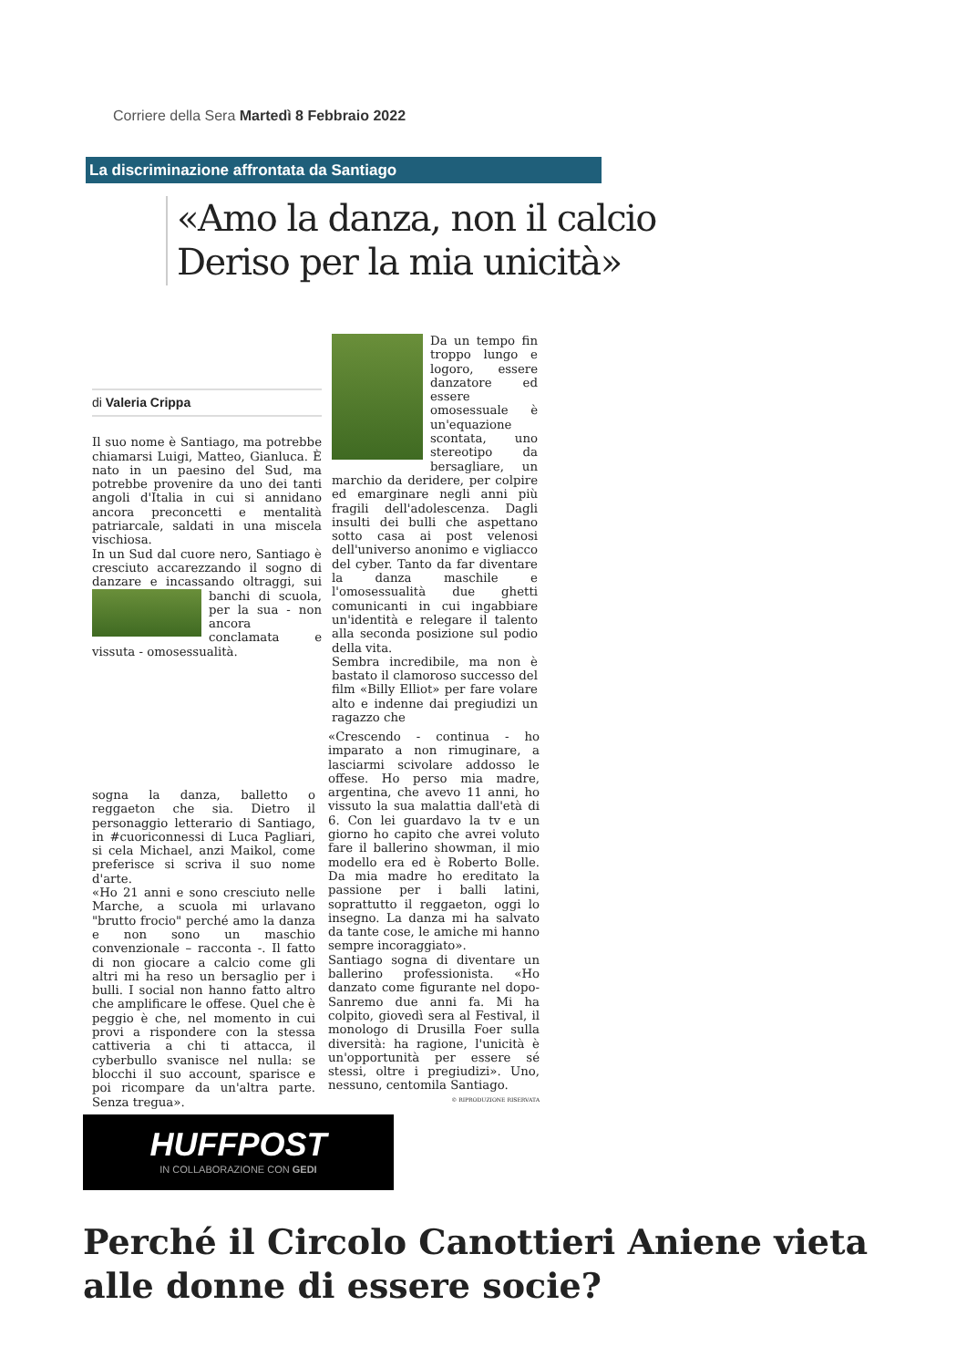Corriere della Sera Martedì 8 Febbraio 2022
La discriminazione affrontata da Santiago
«Amo la danza, non il calcio
Deriso per la mia unicità»
di Valeria Crippa
Il suo nome è Santiago, ma potrebbe chiamarsi Luigi, Matteo, Gianluca. È nato in un paesino del Sud, ma potrebbe provenire da uno dei tanti angoli d'Italia in cui si annidano ancora preconcetti e mentalità patriarcale, saldati in una miscela vischiosa.
In un Sud dal cuore nero, Santiago è cresciuto accarezzando il sogno di danzare e incassando oltraggi, sui banchi di scuola, per la sua - non ancora conclamata e vissuta - omosessualità.
Da un tempo fin troppo lungo e logoro, essere danzatore ed essere omosessuale è un'equazione scontata, uno stereotipo da bersagliare, un marchio da deridere, per colpire ed emarginare negli anni più fragili dell'adolescenza. Dagli insulti dei bulli che aspettano sotto casa ai post velenosi dell'universo anonimo e vigliacco del cyber. Tanto da far diventare la danza maschile e l'omosessualità due ghetti comunicanti in cui ingabbiare un'identità e relegare il talento alla seconda posizione sul podio della vita.
Sembra incredibile, ma non è bastato il clamoroso successo del film «Billy Elliot» per fare volare alto e indenne dai pregiudizi un ragazzo che
sogna la danza, balletto o reggaeton che sia. Dietro il personaggio letterario di Santiago, in #cuoriconnessi di Luca Pagliari, si cela Michael, anzi Maikol, come preferisce si scriva il suo nome d'arte.
«Ho 21 anni e sono cresciuto nelle Marche, a scuola mi urlavano "brutto frocio" perché amo la danza e non sono un maschio convenzionale – racconta -. Il fatto di non giocare a calcio come gli altri mi ha reso un bersaglio per i bulli. I social non hanno fatto altro che amplificare le offese. Quel che è peggio è che, nel momento in cui provi a rispondere con la stessa cattiveria a chi ti attacca, il cyberbullo svanisce nel nulla: se blocchi il suo account, sparisce e poi ricompare da un'altra parte. Senza tregua».
«Crescendo - continua - ho imparato a non rimuginare, a lasciarmi scivolare addosso le offese. Ho perso mia madre, argentina, che avevo 11 anni, ho vissuto la sua malattia dall'età di 6. Con lei guardavo la tv e un giorno ho capito che avrei voluto fare il ballerino showman, il mio modello era ed è Roberto Bolle. Da mia madre ho ereditato la passione per i balli latini, soprattutto il reggaeton, oggi lo insegno. La danza mi ha salvato da tante cose, le amiche mi hanno sempre incoraggiato».
Santiago sogna di diventare un ballerino professionista. «Ho danzato come figurante nel dopo-Sanremo due anni fa. Mi ha colpito, giovedì sera al Festival, il monologo di Drusilla Foer sulla diversità: ha ragione, l'unicità è un'opportunità per essere sé stessi, oltre i pregiudizi». Uno, nessuno, centomila Santiago.
© RIPRODUZIONE RISERVATA
HUFFPOST
IN COLLABORAZIONE CON GEDI
Perché il Circolo Canottieri Aniene vieta alle donne di essere socie?